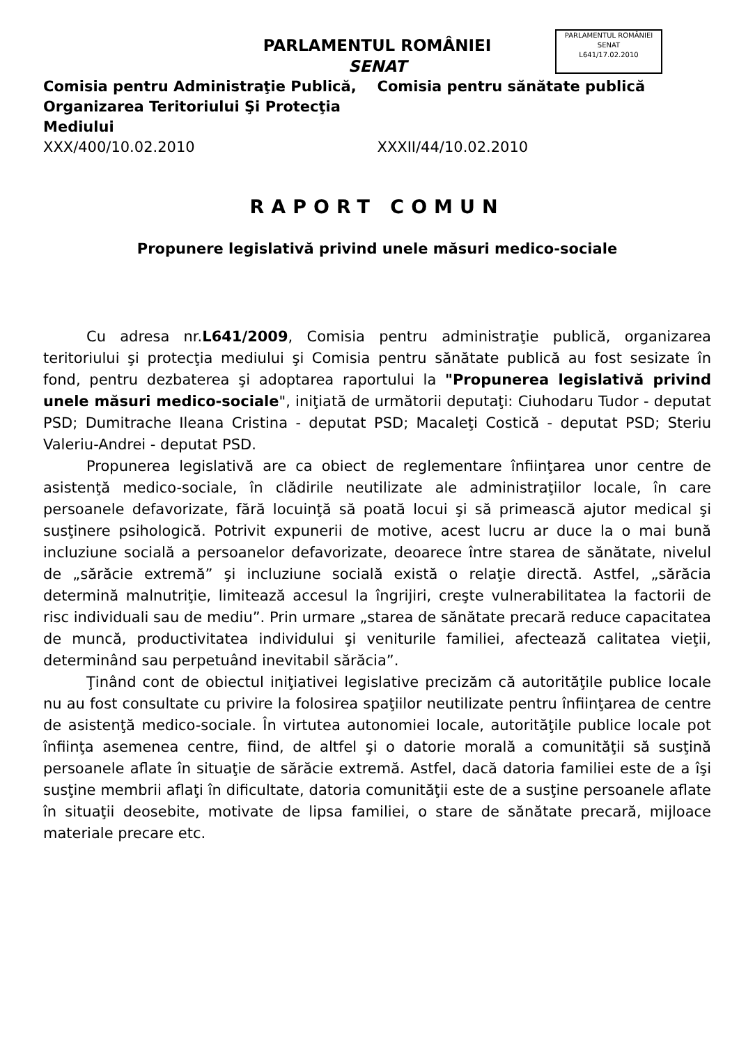PARLAMENTUL ROMÂNIEI
SENAT
L641/17.02.2010
PARLAMENTUL ROMÂNIEI
SENAT
Comisia pentru Administraţie Publică, Organizarea Teritoriului Şi Protecţia Mediului
Comisia pentru sănătate publică
XXX/400/10.02.2010 XXXII/44/10.02.2010
RAPORT COMUN
Propunere legislativă privind unele măsuri medico-sociale
Cu adresa nr.L641/2009, Comisia pentru administraţie publică, organizarea teritoriului şi protecţia mediului şi Comisia pentru sănătate publică au fost sesizate în fond, pentru dezbaterea şi adoptarea raportului la "Propunerea legislativă privind unele măsuri medico-sociale", iniţiată de următorii deputaţi: Ciuhodaru Tudor - deputat PSD; Dumitrache Ileana Cristina - deputat PSD; Macaleţi Costică - deputat PSD; Steriu Valeriu-Andrei - deputat PSD.
Propunerea legislativă are ca obiect de reglementare înfiinţarea unor centre de asistenţă medico-sociale, în clădirile neutilizate ale administraţiilor locale, în care persoanele defavorizate, fără locuinţă să poată locui şi să primească ajutor medical şi susţinere psihologică. Potrivit expunerii de motive, acest lucru ar duce la o mai bună incluziune socială a persoanelor defavorizate, deoarece între starea de sănătate, nivelul de „sărăcie extremă” şi incluziune socială există o relaţie directă. Astfel, „sărăcia determină malnutriţie, limitează accesul la îngrijiri, creşte vulnerabilitatea la factorii de risc individuali sau de mediu”. Prin urmare „starea de sănătate precară reduce capacitatea de muncă, productivitatea individului şi veniturile familiei, afectează calitatea vieţii, determinând sau perpetuând inevitabil sărăcia”.
Ţinând cont de obiectul iniţiativei legislative precizăm că autorităţile publice locale nu au fost consultate cu privire la folosirea spaţiilor neutilizate pentru înfiinţarea de centre de asistenţă medico-sociale. În virtutea autonomiei locale, autorităţile publice locale pot înfiinţa asemenea centre, fiind, de altfel şi o datorie morală a comunităţii să susţină persoanele aflate în situaţie de sărăcie extremă. Astfel, dacă datoria familiei este de a îşi susţine membrii aflaţi în dificultate, datoria comunităţii este de a susţine persoanele aflate în situaţii deosebite, motivate de lipsa familiei, o stare de sănătate precară, mijloace materiale precare etc.